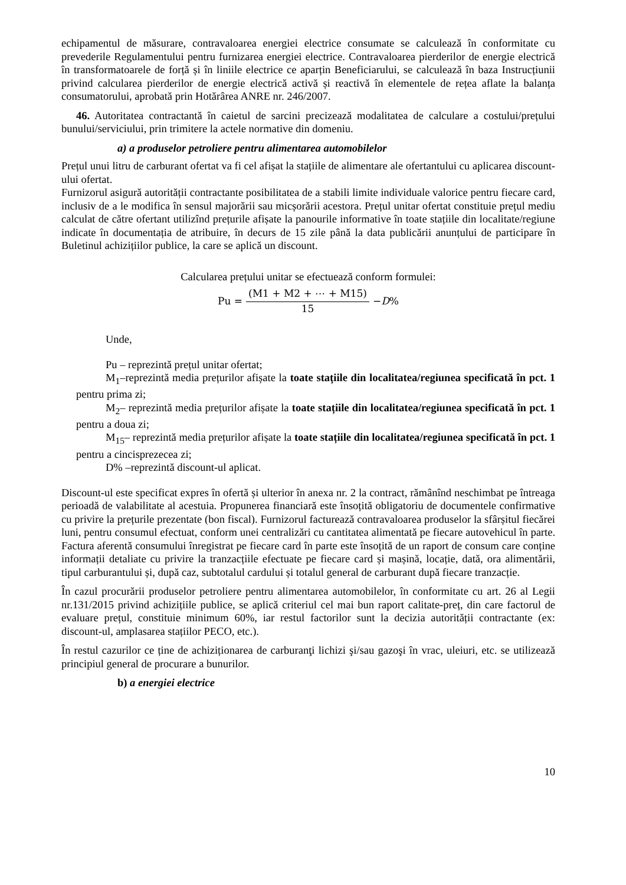echipamentul de măsurare, contravaloarea energiei electrice consumate se calculează în conformitate cu prevederile Regulamentului pentru furnizarea energiei electrice. Contravaloarea pierderilor de energie electrică în transformatoarele de forță și în liniile electrice ce aparțin Beneficiarului, se calculează în baza Instrucțiunii privind calcularea pierderilor de energie electrică activă și reactivă în elementele de rețea aflate la balanța consumatorului, aprobată prin Hotărârea ANRE nr. 246/2007.
46. Autoritatea contractantă în caietul de sarcini precizează modalitatea de calculare a costului/prețului bunului/serviciului, prin trimitere la actele normative din domeniu.
a) a produselor petroliere pentru alimentarea automobilelor
Prețul unui litru de carburant ofertat va fi cel afișat la stațiile de alimentare ale ofertantului cu aplicarea discount-ului ofertat.
Furnizorul asigură autorității contractante posibilitatea de a stabili limite individuale valorice pentru fiecare card, inclusiv de a le modifica în sensul majorării sau micșorării acestora. Prețul unitar ofertat constituie prețul mediu calculat de către ofertant utilizînd prețurile afișate la panourile informative în toate stațiile din localitate/regiune indicate în documentația de atribuire, în decurs de 15 zile până la data publicării anunțului de participare în Buletinul achizițiilor publice, la care se aplică un discount.
Calcularea prețului unitar se efectuează conform formulei:
Pu = (M1 + M2 + ⋯ + M15) 15 − D%
Unde,
Pu – reprezintă prețul unitar ofertat;
M<sub>1</sub>–reprezintă media prețurilor afișate la toate stațiile din localitatea/regiunea specificată în pct. 1 pentru prima zi;
M<sub>2</sub>– reprezintă media prețurilor afișate la toate stațiile din localitatea/regiunea specificată în pct. 1 pentru a doua zi;
M<sub>15</sub>– reprezintă media prețurilor afișate la toate stațiile din localitatea/regiunea specificată în pct. 1 pentru a cincisprezecea zi;
D% –reprezintă discount-ul aplicat.
Discount-ul este specificat expres în ofertă și ulterior în anexa nr. 2 la contract, rămânînd neschimbat pe întreaga perioadă de valabilitate al acestuia. Propunerea financiară este însoțită obligatoriu de documentele confirmative cu privire la prețurile prezentate (bon fiscal). Furnizorul facturează contravaloarea produselor la sfârșitul fiecărei luni, pentru consumul efectuat, conform unei centralizări cu cantitatea alimentată pe fiecare autovehicul în parte. Factura aferentă consumului înregistrat pe fiecare card în parte este însoțită de un raport de consum care conține informații detaliate cu privire la tranzacțiile efectuate pe fiecare card și mașină, locație, dată, ora alimentării, tipul carburantului și, după caz, subtotalul cardului și totalul general de carburant după fiecare tranzacție.
În cazul procurării produselor petroliere pentru alimentarea automobilelor, în conformitate cu art. 26 al Legii nr.131/2015 privind achizițiile publice, se aplică criteriul cel mai bun raport calitate-preț, din care factorul de evaluare prețul, constituie minimum 60%, iar restul factorilor sunt la decizia autorității contractante (ex: discount-ul, amplasarea stațiilor PECO, etc.).
În restul cazurilor ce ține de achiziționarea de carburanţi lichizi şi/sau gazoşi în vrac, uleiuri, etc. se utilizează principiul general de procurare a bunurilor.
b) a energiei electrice
10